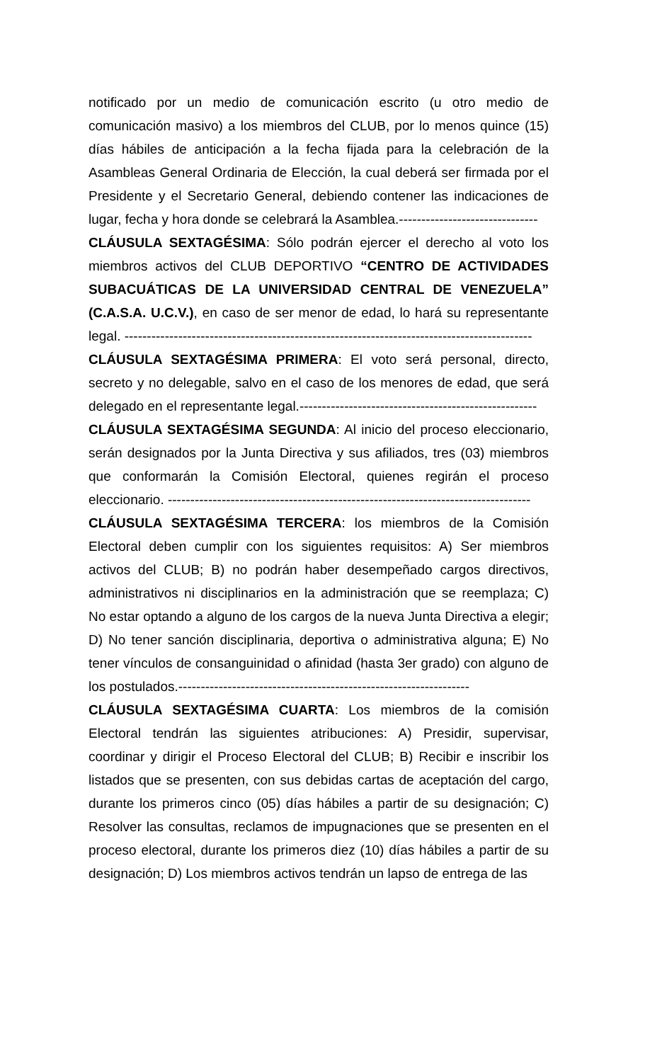notificado por un medio de comunicación escrito (u otro medio de comunicación masivo) a los miembros del CLUB, por lo menos quince (15) días hábiles de anticipación a la fecha fijada para la celebración de la Asambleas General Ordinaria de Elección, la cual deberá ser firmada por el Presidente y el Secretario General, debiendo contener las indicaciones de lugar, fecha y hora donde se celebrará la Asamblea.-------------------------------
CLÁUSULA SEXTAGÉSIMA: Sólo podrán ejercer el derecho al voto los miembros activos del CLUB DEPORTIVO “CENTRO DE ACTIVIDADES SUBACUÁTICAS DE LA UNIVERSIDAD CENTRAL DE VENEZUELA” (C.A.S.A. U.C.V.), en caso de ser menor de edad, lo hará su representante legal. -------------------------------------------------------------------------------------------
CLÁUSULA SEXTAGÉSIMA PRIMERA: El voto será personal, directo, secreto y no delegable, salvo en el caso de los menores de edad, que será delegado en el representante legal.-----------------------------------------------------
CLÁUSULA SEXTAGÉSIMA SEGUNDA: Al inicio del proceso eleccionario, serán designados por la Junta Directiva y sus afiliados, tres (03) miembros que conformarán la Comisión Electoral, quienes regirán el proceso eleccionario. ---------------------------------------------------------------------------------
CLÁUSULA SEXTAGÉSIMA TERCERA: los miembros de la Comisión Electoral deben cumplir con los siguientes requisitos: A) Ser miembros activos del CLUB; B) no podrán haber desempeñado cargos directivos, administrativos ni disciplinarios en la administración que se reemplaza; C) No estar optando a alguno de los cargos de la nueva Junta Directiva a elegir; D) No tener sanción disciplinaria, deportiva o administrativa alguna; E) No tener vínculos de consanguinidad o afinidad (hasta 3er grado) con alguno de los postulados.-----------------------------------------------------------------
CLÁUSULA SEXTAGÉSIMA CUARTA: Los miembros de la comisión Electoral tendrán las siguientes atribuciones: A) Presidir, supervisar, coordinar y dirigir el Proceso Electoral del CLUB; B) Recibir e inscribir los listados que se presenten, con sus debidas cartas de aceptación del cargo, durante los primeros cinco (05) días hábiles a partir de su designación; C) Resolver las consultas, reclamos de impugnaciones que se presenten en el proceso electoral, durante los primeros diez (10) días hábiles a partir de su designación; D) Los miembros activos tendrán un lapso de entrega de las